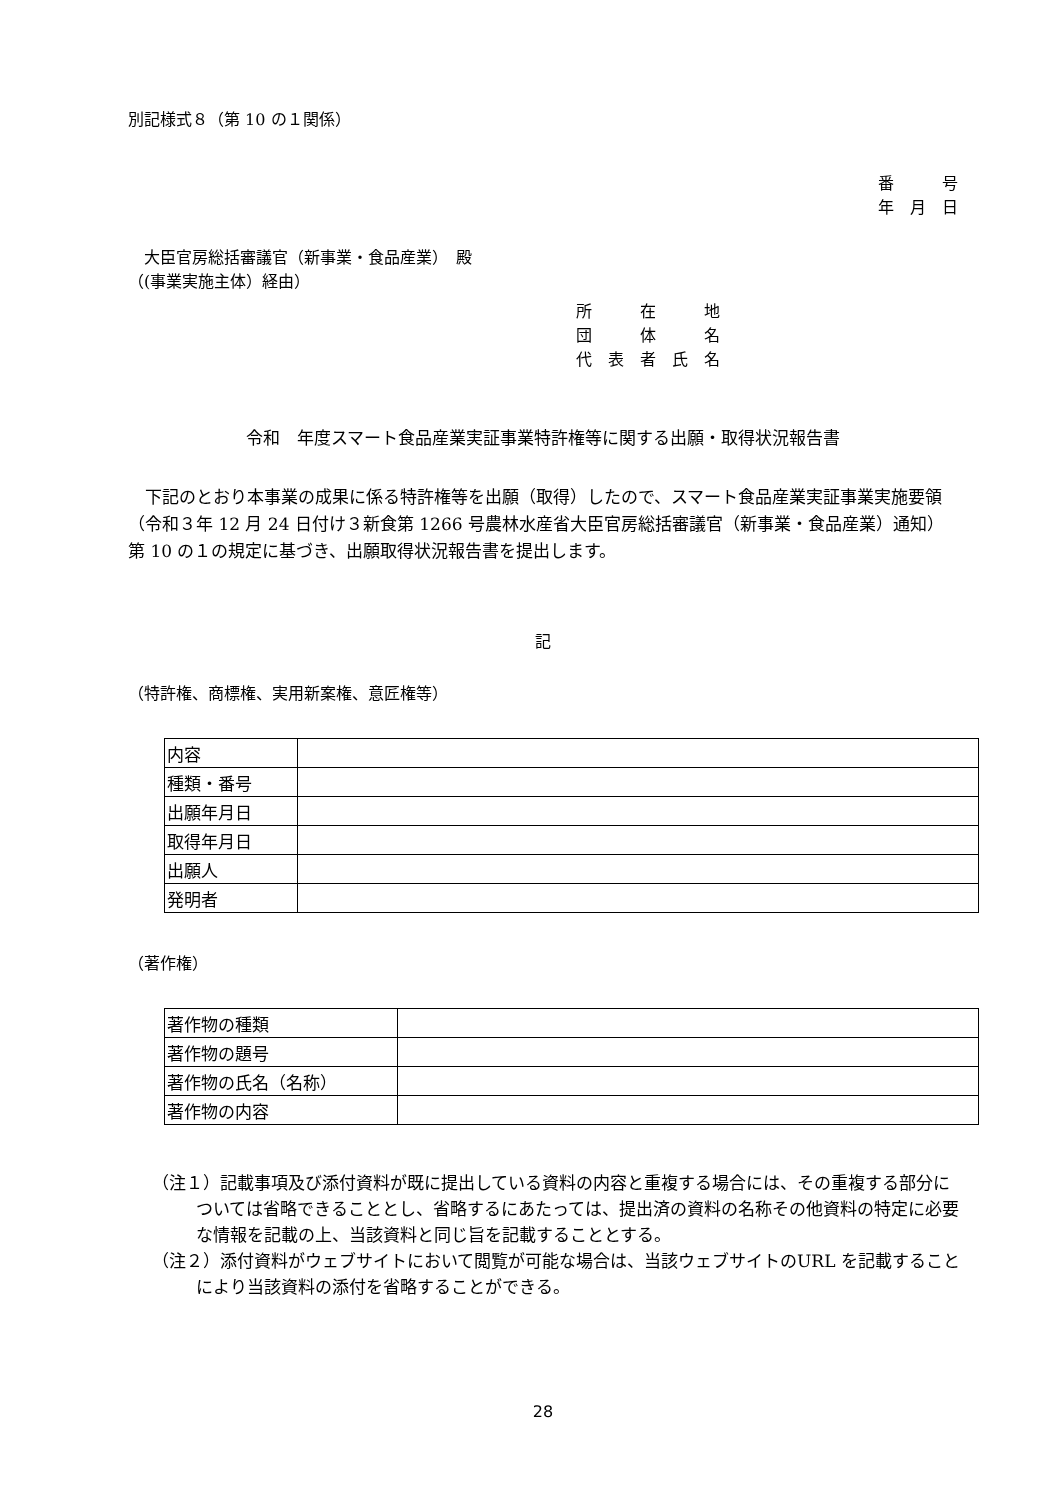別記様式８（第 10 の１関係）
番　　　号
年　月　日
　大臣官房総括審議官（新事業・食品産業）　殿
（(事業実施主体）経由）
所　　　在　　　地
団　　　体　　　名
代　表　者　氏　名
令和　年度スマート食品産業実証事業特許権等に関する出願・取得状況報告書
　下記のとおり本事業の成果に係る特許権等を出願（取得）したので、スマート食品産業実証事業実施要領（令和３年 12 月 24 日付け３新食第 1266 号農林水産省大臣官房総括審議官（新事業・食品産業）通知）第 10 の１の規定に基づき、出願取得状況報告書を提出します。
記
（特許権、商標権、実用新案権、意匠権等）
| 内容 | |
| 種類・番号 | |
| 出願年月日 | |
| 取得年月日 | |
| 出願人 | |
| 発明者 | |
（著作権）
| 著作物の種類 | |
| 著作物の題号 | |
| 著作物の氏名（名称） | |
| 著作物の内容 | |
（注１）記載事項及び添付資料が既に提出している資料の内容と重複する場合には、その重複する部分については省略できることとし、省略するにあたっては、提出済の資料の名称その他資料の特定に必要な情報を記載の上、当該資料と同じ旨を記載することとする。
（注２）添付資料がウェブサイトにおいて閲覧が可能な場合は、当該ウェブサイトのURL を記載することにより当該資料の添付を省略することができる。
28